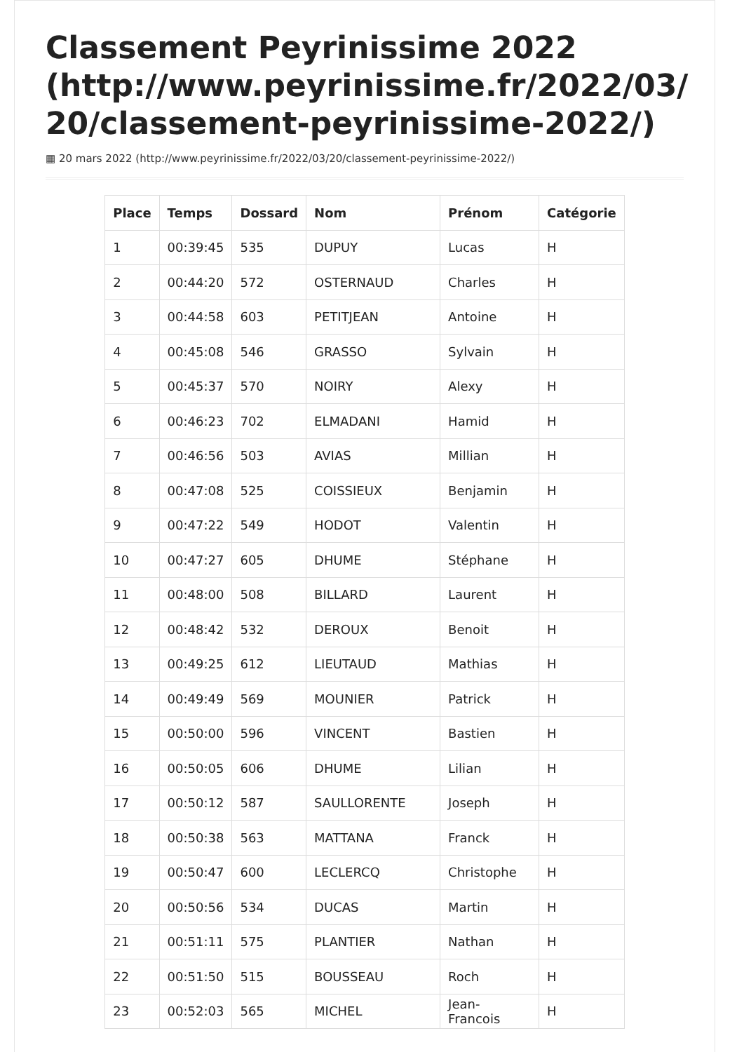Classement Peyrinissime 2022 (http://www.peyrinissime.fr/2022/03/ 20/classement-peyrinissime-2022/)
▦ 20 mars 2022 (http://www.peyrinissime.fr/2022/03/20/classement-peyrinissime-2022/)
| Place | Temps | Dossard | Nom | Prénom | Catégorie |
| --- | --- | --- | --- | --- | --- |
| 1 | 00:39:45 | 535 | DUPUY | Lucas | H |
| 2 | 00:44:20 | 572 | OSTERNAUD | Charles | H |
| 3 | 00:44:58 | 603 | PETITJEAN | Antoine | H |
| 4 | 00:45:08 | 546 | GRASSO | Sylvain | H |
| 5 | 00:45:37 | 570 | NOIRY | Alexy | H |
| 6 | 00:46:23 | 702 | ELMADANI | Hamid | H |
| 7 | 00:46:56 | 503 | AVIAS | Millian | H |
| 8 | 00:47:08 | 525 | COISSIEUX | Benjamin | H |
| 9 | 00:47:22 | 549 | HODOT | Valentin | H |
| 10 | 00:47:27 | 605 | DHUME | Stéphane | H |
| 11 | 00:48:00 | 508 | BILLARD | Laurent | H |
| 12 | 00:48:42 | 532 | DEROUX | Benoit | H |
| 13 | 00:49:25 | 612 | LIEUTAUD | Mathias | H |
| 14 | 00:49:49 | 569 | MOUNIER | Patrick | H |
| 15 | 00:50:00 | 596 | VINCENT | Bastien | H |
| 16 | 00:50:05 | 606 | DHUME | Lilian | H |
| 17 | 00:50:12 | 587 | SAULLORENTE | Joseph | H |
| 18 | 00:50:38 | 563 | MATTANA | Franck | H |
| 19 | 00:50:47 | 600 | LECLERCQ | Christophe | H |
| 20 | 00:50:56 | 534 | DUCAS | Martin | H |
| 21 | 00:51:11 | 575 | PLANTIER | Nathan | H |
| 22 | 00:51:50 | 515 | BOUSSEAU | Roch | H |
| 23 | 00:52:03 | 565 | MICHEL | Jean-Francois | H |